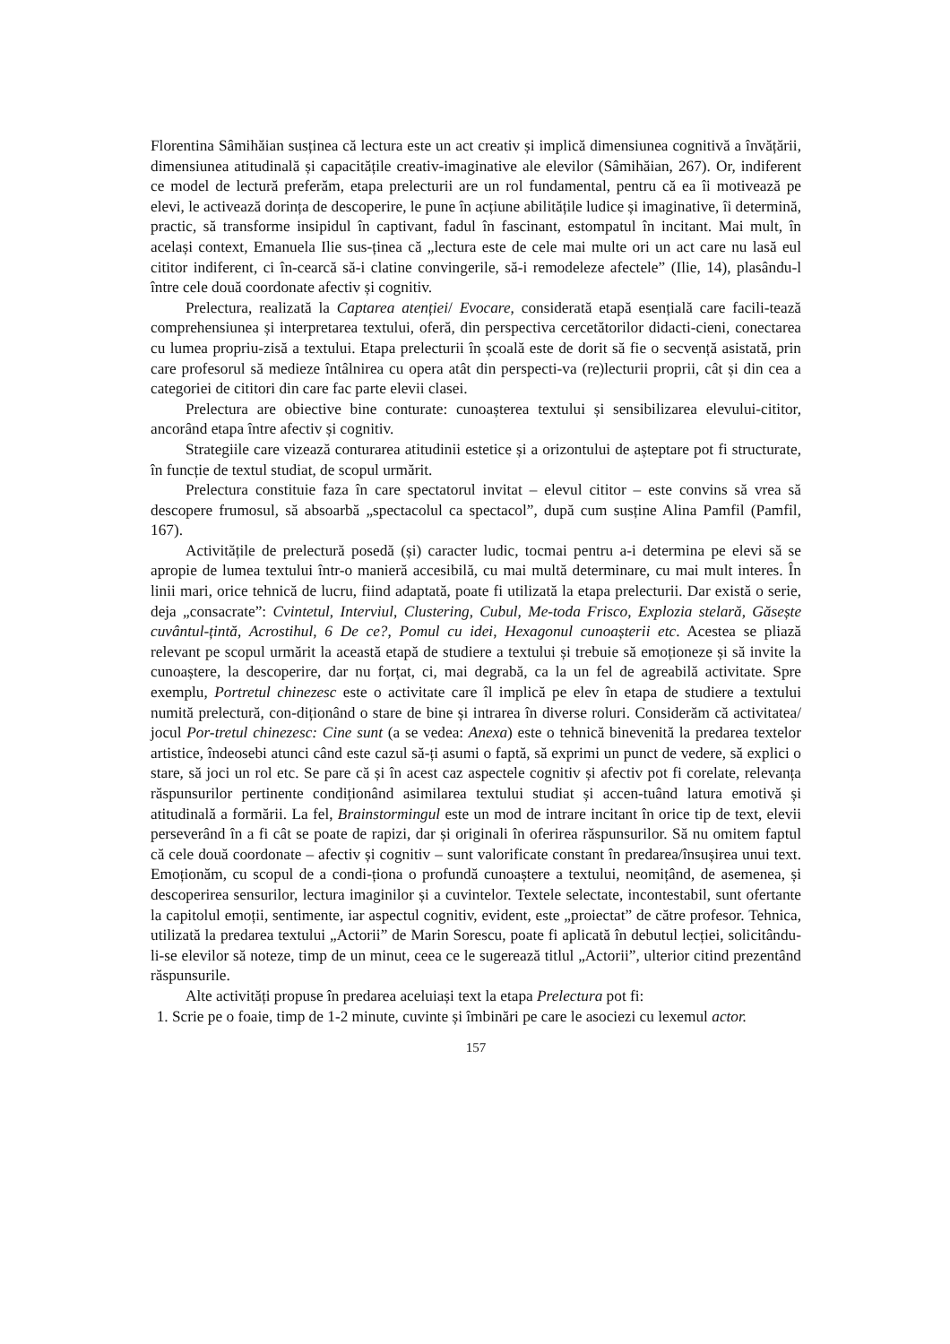Florentina Sâmihăian susținea că lectura este un act creativ și implică dimensiunea cognitivă a învățării, dimensiunea atitudinală și capacitățile creativ-imaginative ale elevilor (Sâmihăian, 267). Or, indiferent ce model de lectură preferăm, etapa prelecturii are un rol fundamental, pentru că ea îi motivează pe elevi, le activează dorința de descoperire, le pune în acțiune abilitățile ludice și imaginative, îi determină, practic, să transforme insipidul în captivant, fadul în fascinant, estompatul în incitant. Mai mult, în același context, Emanuela Ilie sus-ținea că „lectura este de cele mai multe ori un act care nu lasă eul cititor indiferent, ci în-cearcă să-i clatine convingerile, să-i remodeleze afectele” (Ilie, 14), plasându-l între cele două coordonate afectiv și cognitiv.
Prelectura, realizată la Captarea atenției/ Evocare, considerată etapă esențială care facili-tează comprehensiunea și interpretarea textului, oferă, din perspectiva cercetătorilor didacti-cieni, conectarea cu lumea propriu-zisă a textului. Etapa prelecturii în școală este de dorit să fie o secvență asistată, prin care profesorul să medieze întâlnirea cu opera atât din perspecti-va (re)lecturii proprii, cât și din cea a categoriei de cititori din care fac parte elevii clasei.
Prelectura are obiective bine conturate: cunoașterea textului și sensibilizarea elevului-cititor, ancorând etapa între afectiv și cognitiv.
Strategiile care vizează conturarea atitudinii estetice și a orizontului de așteptare pot fi structurate, în funcție de textul studiat, de scopul urmărit.
Prelectura constituie faza în care spectatorul invitat – elevul cititor – este convins să vrea să descopere frumosul, să absoarbă „spectacolul ca spectacol”, după cum susține Alina Pamfil (Pamfil, 167).
Activitățile de prelectură posedă (și) caracter ludic, tocmai pentru a-i determina pe elevi să se apropie de lumea textului într-o manieră accesibilă, cu mai multă determinare, cu mai mult interes. În linii mari, orice tehnică de lucru, fiind adaptată, poate fi utilizată la etapa prelecturii. Dar există o serie, deja „consacrate”: Cvintetul, Interviul, Clustering, Cubul, Me-toda Frisco, Explozia stelară, Găsește cuvântul-țintă, Acrostihul, 6 De ce?, Pomul cu idei, Hexagonul cunoașterii etc. Acestea se pliază relevant pe scopul urmărit la această etapă de studiere a textului și trebuie să emoționeze și să invite la cunoaștere, la descoperire, dar nu forțat, ci, mai degrabă, ca la un fel de agreabilă activitate. Spre exemplu, Portretul chinezesc este o activitate care îl implică pe elev în etapa de studiere a textului numită prelectură, con-diționând o stare de bine și intrarea în diverse roluri. Considerăm că activitatea/ jocul Por-tretul chinezesc: Cine sunt (a se vedea: Anexa) este o tehnică binevenită la predarea textelor artistice, îndeosebi atunci când este cazul să-ți asumi o faptă, să exprimi un punct de vedere, să explici o stare, să joci un rol etc. Se pare că și în acest caz aspectele cognitiv și afectiv pot fi corelate, relevanța răspunsurilor pertinente condiționând asimilarea textului studiat și accen-tuând latura emotivă și atitudinală a formării. La fel, Brainstormingul este un mod de intrare incitant în orice tip de text, elevii perseverând în a fi cât se poate de rapizi, dar și originali în oferirea răspunsurilor. Să nu omitem faptul că cele două coordonate – afectiv și cognitiv – sunt valorificate constant în predarea/însușirea unui text. Emoționăm, cu scopul de a condi-ționa o profundă cunoaștere a textului, neomițând, de asemenea, și descoperirea sensurilor, lectura imaginilor și a cuvintelor. Textele selectate, incontestabil, sunt ofertante la capitolul emoții, sentimente, iar aspectul cognitiv, evident, este „proiectat” de către profesor. Tehnica, utilizată la predarea textului „Actorii” de Marin Sorescu, poate fi aplicată în debutul lecției, solicitându-li-se elevilor să noteze, timp de un minut, ceea ce le sugerează titlul „Actorii”, ulterior citind prezentând răspunsurile.
Alte activități propuse în predarea aceluiași text la etapa Prelectura pot fi:
1. Scrie pe o foaie, timp de 1-2 minute, cuvinte și îmbinări pe care le asociezi cu lexemul actor.
157